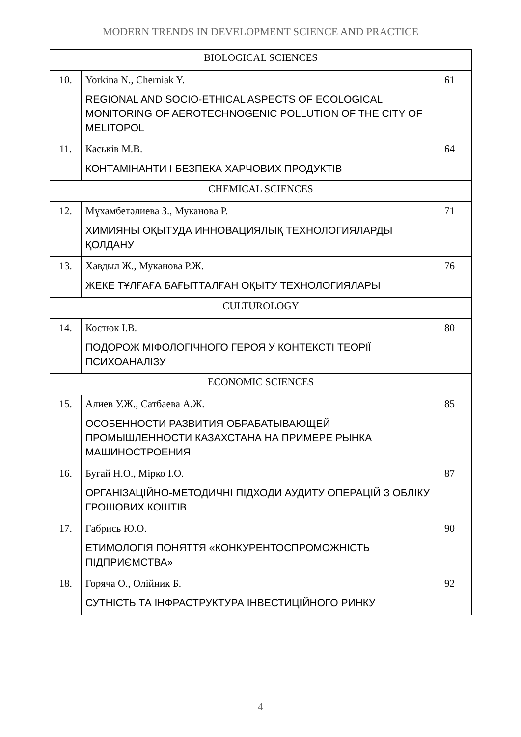MODERN TRENDS IN DEVELOPMENT SCIENCE AND PRACTICE
| BIOLOGICAL SCIENCES | | |
| 10. | Yorkina N., Cherniak Y. REGIONAL AND SOCIO-ETHICAL ASPECTS OF ECOLOGICAL MONITORING OF AEROTECHNOGENIC POLLUTION OF THE CITY OF MELITOPOL | 61 |
| 11. | Каськів М.В. КОНТАМІНАНТИ І БЕЗПЕКА ХАРЧОВИХ ПРОДУКТІВ | 64 |
| CHEMICAL SCIENCES | | |
| 12. | Мұхамбетәлиева З., Муканова Р. ХИМИЯНЫ ОҚЫТУДА ИННОВАЦИЯЛЫҚ ТЕХНОЛОГИЯЛАРДЫ ҚОЛДАНУ | 71 |
| 13. | Хавдыл Ж., Муканова Р.Ж. ЖЕКЕ ТҰЛҒАҒА БАҒЫТТАЛҒАН ОҚЫТУ ТЕХНОЛОГИЯЛАРЫ | 76 |
| CULTUROLOGY | | |
| 14. | Костюк І.В. ПОДОРОЖ МІФОЛОГІЧНОГО ГЕРОЯ У КОНТЕКСТІ ТЕОРІЇ ПСИХОАНАЛІЗУ | 80 |
| ECONOMIC SCIENCES | | |
| 15. | Алиев У.Ж., Сатбаева А.Ж. ОСОБЕННОСТИ РАЗВИТИЯ ОБРАБАТЫВАЮЩЕЙ ПРОМЫШЛЕННОСТИ КАЗАХСТАНА НА ПРИМЕРЕ РЫНКА МАШИНОСТРОЕНИЯ | 85 |
| 16. | Бугай Н.О., Мірко І.О. ОРГАНІЗАЦІЙНО-МЕТОДИЧНІ ПІДХОДИ АУДИТУ ОПЕРАЦІЙ З ОБЛІКУ ГРОШОВИХ КОШТІВ | 87 |
| 17. | Габрись Ю.О. ЕТИМОЛОГІЯ ПОНЯТТЯ «КОНКУРЕНТОСПРОМОЖНІСТЬ ПІДПРИЄМСТВА» | 90 |
| 18. | Горяча О., Олійник Б. СУТНІСТЬ ТА ІНФРАСТРУКТУРА ІНВЕСТИЦІЙНОГО РИНКУ | 92 |
4